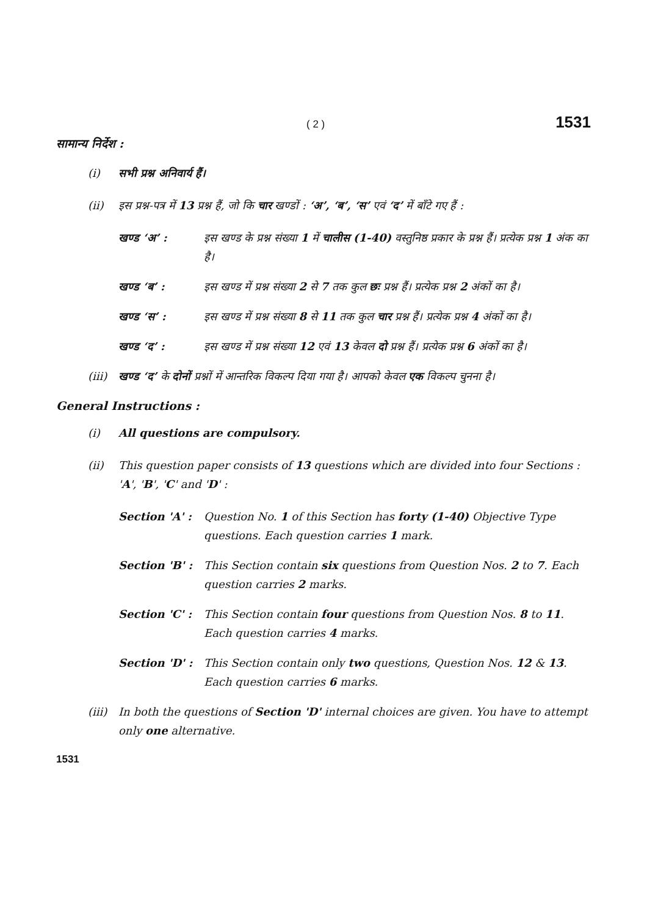( 2 ) 1531
सामान्य निर्देश :
(i) सभी प्रश्न अनिवार्य हैं।
(ii) इस प्रश्न-पत्र में 13 प्रश्न हैं, जो कि चार खण्डों : ‘अ’, ‘ब’, ‘स’ एवं ‘द’ में बाँटे गए हैं :
खण्ड ‘अ’ : इस खण्ड के प्रश्न संख्या 1 में चालीस (1-40) वस्तुनिष्ठ प्रकार के प्रश्न हैं। प्रत्येक प्रश्न 1 अंक का है।
खण्ड ‘ब’ : इस खण्ड में प्रश्न संख्या 2 से 7 तक कुल छः प्रश्न हैं। प्रत्येक प्रश्न 2 अंकों का है।
खण्ड ‘स’ : इस खण्ड में प्रश्न संख्या 8 से 11 तक कुल चार प्रश्न हैं। प्रत्येक प्रश्न 4 अंकों का है।
खण्ड ‘द’ : इस खण्ड में प्रश्न संख्या 12 एवं 13 केवल दो प्रश्न हैं। प्रत्येक प्रश्न 6 अंकों का है।
(iii)
खण्ड ‘द’ के दोनों प्रश्नों में आन्तरिक विकल्प दिया गया है। आपको केवल एक विकल्प चुनना है।
General Instructions :
(i) All questions are compulsory.
(ii) This question paper consists of 13 questions which are divided into four Sections : 'A', 'B', 'C' and 'D' :
Section 'A' :
Question No. 1 of this Section has forty (1-40) Objective Type questions. Each question carries 1 mark.
Section 'B' :
This Section contain six questions from Question Nos. 2 to 7. Each question carries 2 marks.
Section 'C' :
This Section contain four questions from Question Nos. 8 to 11. Each question carries 4 marks.
Section 'D' :
This Section contain only two questions, Question Nos. 12 & 13. Each question carries 6 marks.
(iii)
In both the questions of Section 'D' internal choices are given. You have to attempt only one alternative.
1531